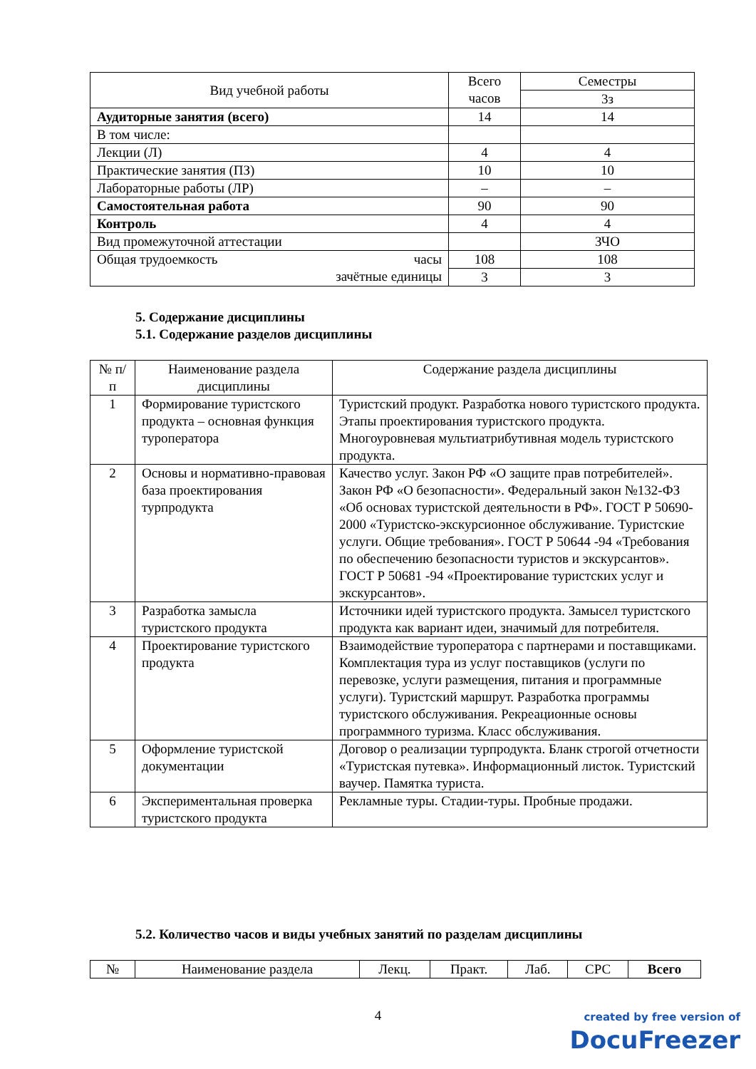| Вид учебной работы | Всего часов | Семестры |
| --- | --- | --- |
| | | 3з |
| Аудиторные занятия (всего) | 14 | 14 |
| В том числе: | | |
| Лекции (Л) | 4 | 4 |
| Практические занятия (ПЗ) | 10 | 10 |
| Лабораторные работы (ЛР) | – | – |
| Самостоятельная работа | 90 | 90 |
| Контроль | 4 | 4 |
| Вид промежуточной аттестации | | ЗЧО |
| Общая трудоемкость часы зачётные единицы | 108 | 108 |
| | 3 | 3 |
5. Содержание дисциплины
5.1. Содержание разделов дисциплины
| № п/п | Наименование раздела дисциплины | Содержание раздела дисциплины |
| --- | --- | --- |
| 1 | Формирование туристского продукта – основная функция туроператора | Туристский продукт. Разработка нового туристского продукта. Этапы проектирования туристского продукта. Многоуровневая мультиатрибутивная модель туристского продукта. |
| 2 | Основы и нормативно-правовая база проектирования турпродукта | Качество услуг. Закон РФ «О защите прав потребителей». Закон РФ «О безопасности». Федеральный закон №132-ФЗ «Об основах туристской деятельности в РФ». ГОСТ Р 50690-2000 «Туристско-экскурсионное обслуживание. Туристские услуги. Общие требования». ГОСТ Р 50644 -94 «Требования по обеспечению безопасности туристов и экскурсантов». ГОСТ Р 50681 -94 «Проектирование туристских услуг и экскурсантов». |
| 3 | Разработка замысла туристского продукта | Источники идей туристского продукта. Замысел туристского продукта как вариант идеи, значимый для потребителя. |
| 4 | Проектирование туристского продукта | Взаимодействие туроператора с партнерами и поставщиками. Комплектация тура из услуг поставщиков (услуги по перевозке, услуги размещения, питания и программные услуги). Туристский маршрут. Разработка программы туристского обслуживания. Рекреационные основы программного туризма. Класс обслуживания. |
| 5 | Оформление туристской документации | Договор о реализации турпродукта. Бланк строгой отчетности «Туристская путевка». Информационный листок. Туристский ваучер. Памятка туриста. |
| 6 | Экспериментальная проверка туристского продукта | Рекламные туры. Стадии-туры. Пробные продажи. |
5.2. Количество часов и виды учебных занятий по разделам дисциплины
| № | Наименование раздела | Лекц. | Практ. | Лаб. | СРС | Всего |
| --- | --- | --- | --- | --- | --- | --- |
4
created by free version of
DocuFreezer